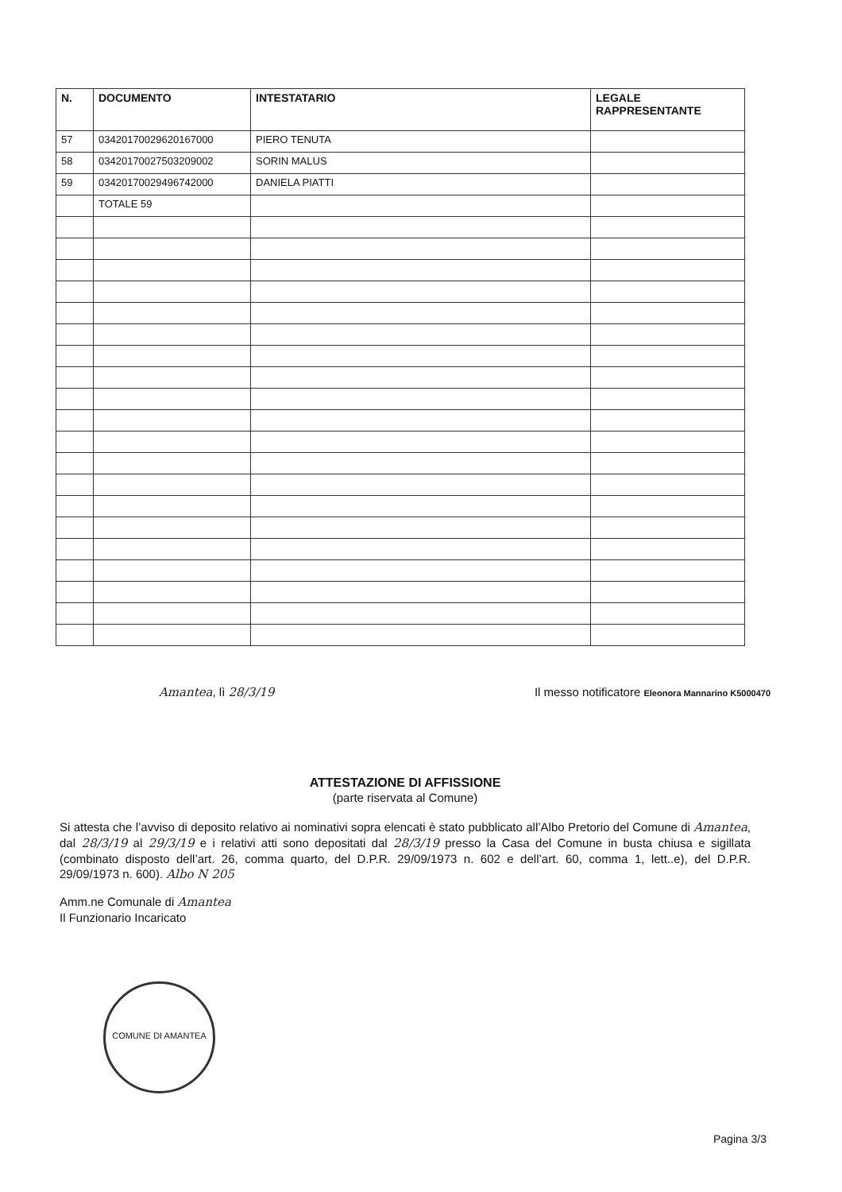| N. | DOCUMENTO | INTESTATARIO | LEGALE RAPPRESENTANTE |
| --- | --- | --- | --- |
| 57 | 03420170029620167000 | PIERO TENUTA | |
| 58 | 03420170027503209002 | SORIN MALUS | |
| 59 | 03420170029496742000 | DANIELA PIATTI | |
| | TOTALE 59 | | |
Amantea, lì 28/3/19 Il messo notificatore Eleonora Mannarino K5000470
ATTESTAZIONE DI AFFISSIONE
(parte riservata al Comune)
Si attesta che l’avviso di deposito relativo ai nominativi sopra elencati è stato pubblicato all’Albo Pretorio del Comune di Amantea, dal 28/3/19 al 29/3/19 e i relativi atti sono depositati dal 28/3/19 presso la Casa del Comune in busta chiusa e sigillata (combinato disposto dell’art. 26, comma quarto, del D.P.R. 29/09/1973 n. 602 e dell’art. 60, comma 1, lett..e), del D.P.R. 29/09/1973 n. 600). Albo N 205
Amm.ne Comunale di Amantea
Il Funzionario Incaricato
COMUNE DI AMANTEA
Pagina 3/3